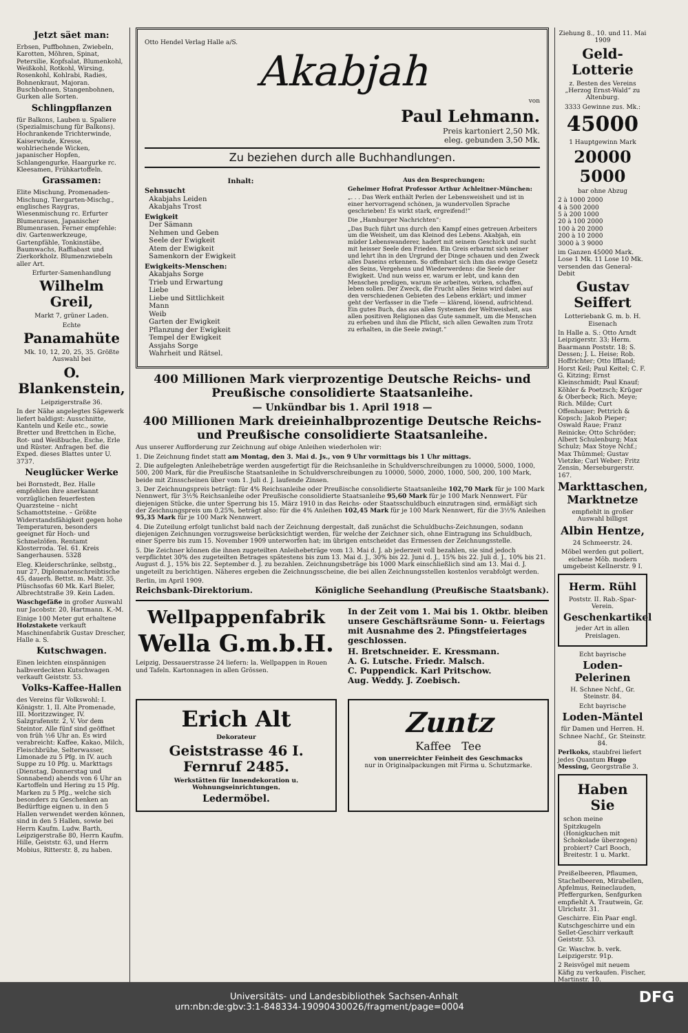Jetzt säet man:
Erbsen, Puffbohnen, Zwiebeln, Karotten, Möhren, Spinat, Petersilie, Kopfsalat, Blumenkohl, Weißkohl, Rotkohl, Wirsing, Rosenkohl, Kohlrabi, Radies, Bohnenkraut, Majoran. Buschbohnen, Stangenbohnen, Gurken alle Sorten.
Schlingpflanzen
für Balkons, Lauben u. Spaliere (Spezialmischung für Balkons). Hochrankende Trichterwinde, Kaiserwinde, Kresse, wohlriechende Wicken, japanischer Hopfen, Schlangengurke, Haargurke rc. Kleesamen, Frühkartoffeln.
Grassamen:
Elite Mischung, Promenaden-Mischung, Tiergarten-Mischg., englisches Raygras, Wiesenmischung rc. Erfurter Blumenrasen, Japanischer Blumenrasen. Ferner empfehle: div. Gartenwerkzeuge, Gartenpfähle, Tonkinstäbe, Baumwachs, Raffiabast und Zierkorkholz. Blumenzwiebeln aller Art.
Erfurter-Samenhandlung
Wilhelm Greil,
Markt 7, grüner Laden.
Echte
Panamahüte
Mk. 10, 12, 20, 25, 35. Größte Auswahl bei
O. Blankenstein,
Leipzigerstraße 36.
In der Nähe angelegtes Sägewerk liefert baldigst: Ausschnitte, Kanteln und Keile etc., sowie Bretter und Brettchen in Eiche, Rot- und Weißbuche, Esche, Erle und Rüster. Anfragen bef. die Exped. dieses Blattes unter U. 3737.
Neuglücker Werke
bei Bornstedt, Bez. Halle empfehlen ihre anerkannt vorzüglichen feuerfesten Quarzsteine – nicht Schamottsteine. – Größte Widerstandsfähigkeit gegen hohe Temperaturen, besonders geeignet für Hoch- und Schmelzöfen. Rentamt Klosterroda. Tel. 61. Kreis Sangerhausen. 5328
Eleg. Kleiderschränke, selbstg., nur 27, Diplomatenschreibtische 45, dauerh. Bettst. m. Matr. 35, Plüschsofas 60 Mk. Karl Bieler, Albrechtstraße 39. Kein Laden.
Waschgefäße in großer Auswahl nur Jacobstr. 20, Hartmann. K.-M.
Einige 100 Meter gut erhaltene Holzstakete verkauft Maschinenfabrik Gustav Drescher, Halle a. S.
Kutschwagen.
Einen leichten einspännigen halbverdeckten Kutschwagen verkauft Geiststr. 53.
Volks-Kaffee-Hallen
des Vereins für Volkswohl: I. Königstr. 1, II. Alte Promenade, III. Moritzzwinger, IV. Salzgrafenstr. 2, V. Vor dem Steintor. Alle fünf sind geöffnet von früh ½6 Uhr an. Es wird verabreicht: Kaffee, Kakao, Milch, Fleischbrühe, Selterwasser, Limonade zu 5 Pfg. in IV. auch Suppe zu 10 Pfg. u. Markttags (Dienstag, Donnerstag und Sonnabend) abends von 6 Uhr an Kartoffeln und Hering zu 15 Pfg. Marken zu 5 Pfg., welche sich besonders zu Geschenken an Bedürftige eignen u. in den 5 Hallen verwendet werden können, sind in den 5 Hallen, sowie bei Herrn Kaufm. Ludw. Barth, Leipzigerstraße 80, Herrn Kaufm. Hille, Geiststr. 63, und Herrn Mobius, Ritterstr. 8, zu haben.
Otto Hendel Verlag Halle a/S.
Akabjah
von
Paul Lehmann.
Preis kartoniert 2,50 Mk.
eleg. gebunden 3,50 Mk.
Zu beziehen durch alle Buchhandlungen.
Inhalt:
Sehnsucht
Akabjahs Leiden
Akabjahs Trost
Ewigkeit
Der Sämann
Nehmen und Geben
Seele der Ewigkeit
Atem der Ewigkeit
Samenkorn der Ewigkeit
Ewigkeits-Menschen:
Akabjahs Sorge
Trieb und Erwartung
Liebe
Liebe und Sittlichkeit
Mann
Weib
Garten der Ewigkeit
Pflanzung der Ewigkeit
Tempel der Ewigkeit
Assjahs Sorge
Wahrheit und Rätsel.
Aus den Besprechungen:
Geheimer Hofrat Professor Arthur Achleitner-München:
„. . . Das Werk enthält Perlen der Lebensweisheit und ist in einer hervorragend schönen, ja wundervollen Sprache geschrieben! Es wirkt stark, ergreifend!“
Die „Hamburger Nachrichten“:
„Das Buch führt uns durch den Kampf eines getreuen Arbeiters um die Weisheit, um das Kleinod des Lebens. Akabjah, ein müder Lebenswanderer, hadert mit seinem Geschick und sucht mit heisser Seele den Frieden. Ein Greis erbarmt sich seiner und lehrt ihn in den Urgrund der Dinge schauen und den Zweck alles Daseins erkennen. So offenbart sich ihm das ewige Gesetz des Seins, Vergehens und Wiederwerdens: die Seele der Ewigkeit. Und nun weiss er, warum er lebt, und kann den Menschen predigen, warum sie arbeiten, wirken, schaffen, leben sollen. Der Zweck, die Frucht alles Seins wird dabei auf den verschiedenen Gebieten des Lebens erklärt; und immer geht der Verfasser in die Tiefe — klärend, lösend, aufrichtend. Ein gutes Buch, das aus allen Systemen der Weltweisheit, aus allen positiven Religionen das Gute sammelt, um die Menschen zu erheben und ihm die Pflicht, sich allen Gewalten zum Trotz zu erhalten, in die Seele zwingt.“
400 Millionen Mark vierprozentige Deutsche Reichs- und Preußische consolidierte Staatsanleihe.
— Unkündbar bis 1. April 1918 —
400 Millionen Mark dreieinhalbprozentige Deutsche Reichs- und Preußische consolidierte Staatsanleihe.
Aus unserer Aufforderung zur Zeichnung auf obige Anleihen wiederholen wir:
1. Die Zeichnung findet statt am Montag, den 3. Mai d. Js., von 9 Uhr vormittags bis 1 Uhr mittags.
2. Die aufgelegten Anleihebeträge werden ausgefertigt für die Reichsanleihe in Schuldverschreibungen zu 10000, 5000, 1000, 500, 200 Mark, für die Preußische Staatsanleihe in Schuldverschreibungen zu 10000, 5000, 2000, 1000, 500, 200, 100 Mark, beide mit Zinsscheinen über vom 1. Juli d. J. laufende Zinsen.
3. Der Zeichnungspreis beträgt: für 4% Reichsanleihe oder Preußische consolidierte Staatsanleihe 102,70 Mark für je 100 Mark Nennwert, für 3½% Reichsanleihe oder Preußische consolidierte Staatsanleihe 95,60 Mark für je 100 Mark Nennwert. Für diejenigen Stücke, die unter Sperrung bis 15. März 1910 in das Reichs- oder Staatsschuldbuch einzutragen sind, ermäßigt sich der Zeichnungspreis um 0,25%, beträgt also: für die 4% Anleihen 102,45 Mark für je 100 Mark Nennwert, für die 3½% Anleihen 95,35 Mark für je 100 Mark Nennwert.
4. Die Zuteilung erfolgt tunlichst bald nach der Zeichnung dergestalt, daß zunächst die Schuldbuchs-Zeichnungen, sodann diejenigen Zeichnungen vorzugsweise berücksichtigt werden, für welche der Zeichner sich, ohne Eintragung ins Schuldbuch, einer Sperre bis zum 15. November 1909 unterworfen hat; im übrigen entscheidet das Ermessen der Zeichnungsstelle.
5. Die Zeichner können die ihnen zugeteilten Anleihebeträge vom 13. Mai d. J. ab jederzeit voll bezahlen, sie sind jedoch verpflichtet 30% des zugeteilten Betrages spätestens bis zum 13. Mai d. J., 30% bis 22. Juni d. J., 15% bis 22. Juli d. J., 10% bis 21. August d. J., 15% bis 22. September d. J. zu bezahlen. Zeichnungsbeträge bis 1000 Mark einschließlich sind am 13. Mai d. J. ungeteilt zu berichtigen. Näheres ergeben die Zeichnungsscheine, die bei allen Zeichnungsstellen kostenlos verabfolgt werden.
Berlin, im April 1909.
Reichsbank-Direktorium. Königliche Seehandlung (Preußische Staatsbank).
Wellpappenfabrik
Wella G.m.b.H.
Leipzig, Dessauerstrasse 24 liefern: la. Wellpappen in Rouen und Tafeln. Kartonnagen in allen Grössen.
In der Zeit vom 1. Mai bis 1. Oktbr. bleiben unsere Geschäftsräume Sonn- u. Feiertags mit Ausnahme des 2. Pfingstfeiertages geschlossen.
H. Bretschneider. E. Kressmann.
A. G. Lutsche. Friedr. Malsch.
C. Puppendick. Karl Pritschow.
Aug. Weddy. J. Zoebisch.
Erich Alt
Dekorateur
Geiststrasse 46 I. Fernruf 2485.
Werkstätten für Innendekoration u. Wohnungseinrichtungen.
Ledermöbel.
Zuntz
Kaffee Tee
von unerreichter Feinheit des Geschmacks
nur in Originalpackungen mit Firma u. Schutzmarke.
Ziehung 8., 10. und 11. Mai 1909
Geld-Lotterie
z. Besten des Vereins „Herzog Ernst-Wald“ zu Altenburg.
3333 Gewinne zus. Mk.:
45000
1 Hauptgewinn Mark
20000 5000
bar ohne Abzug
2 à 1000 2000
4 à 500 2000
5 à 200 1000
20 à 100 2000
100 à 20 2000
200 à 10 2000
3000 à 3 9000
im Ganzen 45000 Mark. Lose 1 Mk. 11 Lose 10 Mk. versenden das General-Debit
Gustav Seiffert
Lotteriebank G. m. b. H. Eisenach
In Halle a. S.: Otto Arndt Leipzigerstr. 33; Herm. Baarmann Poststr. 18; S. Dessen; J. L. Heise; Rob. Hoffrichter; Otto Iffland; Horst Keil; Paul Keitel; C. F. G. Kitzing; Ernst Kleinschmidt; Paul Knauf; Köhler & Poetzsch; Krüger & Oberbeck; Rich. Meye; Rich. Milde; Curt Offenhauer; Pettrich & Kopsch; Jakob Pieper; Oswald Raue; Franz Reinicke; Otto Schröder; Albert Schulenburg; Max Schulz; Max Stoye Nchf.; Max Thümmel; Gustav Vietzke; Carl Weber; Fritz Zensin, Merseburgerstr. 167.
Markttaschen, Marktnetze
empfiehlt in großer Auswahl billigst
Albin Hentze,
24 Schmeerstr. 24.
Möbel werden gut poliert, eichene Möb. modern umgebeist Kellnerstr. 9 I.
Herm. Rühl
Poststr. II. Rab.-Spar-Verein.
Geschenkartikel
jeder Art in allen Preislagen.
Echt bayrische
Loden-Pelerinen
H. Schnee Nchf., Gr. Steinstr. 84.
Echt bayrische
Loden-Mäntel
für Damen und Herren. H. Schnee Nachf., Gr. Steinstr. 84.
Perlkoks, staubfrei liefert jedes Quantum Hugo Messing, Georgstraße 3.
Haben Sie
schon meine Spitzkugeln (Honigkuchen mit Schokolade überzogen) probiert? Carl Booch, Breitestr. 1 u. Markt.
Preißelbeeren, Pflaumen, Stachelbeeren, Mirabellen, Apfelmus, Reineclauden, Pfeffergurken, Senfgurken empfiehlt A. Trautwein, Gr. Ulrichstr. 31.
Geschirre. Ein Paar engl. Kutschgeschirre und ein Sellet-Geschirr verkauft Geiststr. 53.
Gr. Waschw. b. verk. Leipzigerstr. 91p.
2 Reisvögel mit neuem Käfig zu verkaufen. Fischer, Martinstr. 10.
Universitäts- und Landesbibliothek Sachsen-Anhalt
urn:nbn:de:gbv:3:1-848334-19090430026/fragment/page=0004 DFG